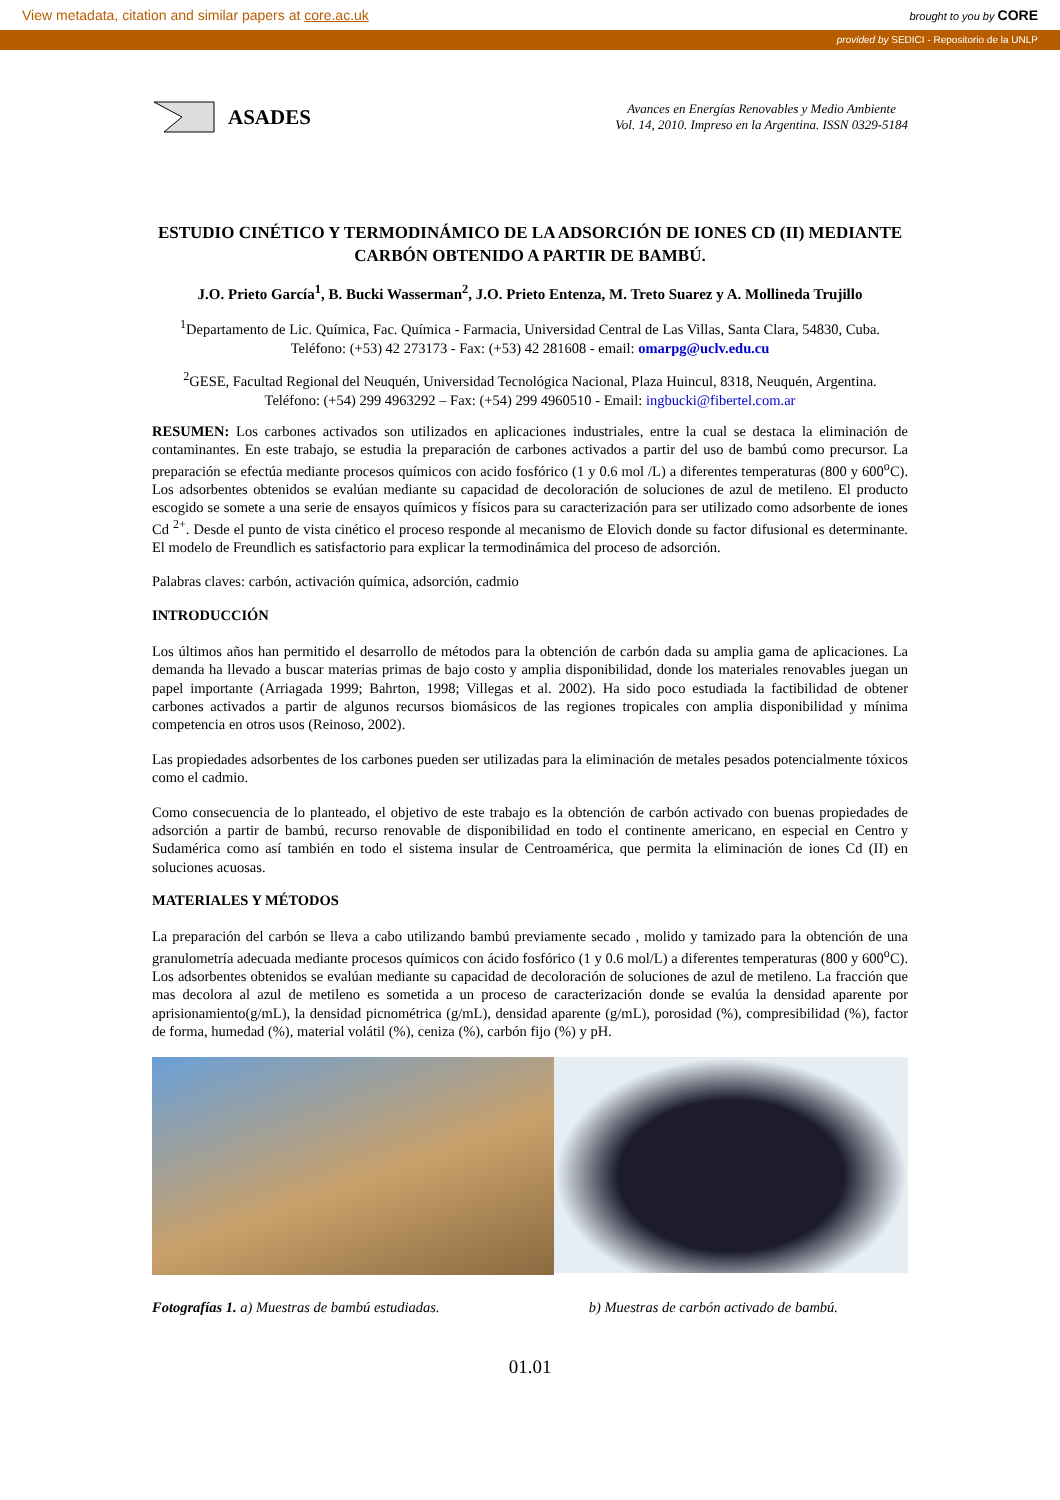View metadata, citation and similar papers at core.ac.uk brought to you by CORE
provided by SEDICI - Repositorio de la UNLP
ASADES
Avances en Energías Renovables y Medio Ambiente
Vol. 14, 2010. Impreso en la Argentina. ISSN 0329-5184
ESTUDIO CINÉTICO Y TERMODINÁMICO DE LA ADSORCIÓN DE IONES CD (II) MEDIANTE CARBÓN OBTENIDO A PARTIR DE BAMBÚ.
J.O. Prieto García<sup>1</sup>, B. Bucki Wasserman<sup>2</sup>, J.O. Prieto Entenza, M. Treto Suarez y A. Mollineda Trujillo
<sup>1</sup> Departamento de Lic. Química, Fac. Química - Farmacia, Universidad Central de Las Villas, Santa Clara, 54830, Cuba.
Teléfono: (+53) 42 273173 - Fax: (+53) 42 281608 - email: omarpg@uclv.edu.cu
<sup>2</sup> GESE, Facultad Regional del Neuquén, Universidad Tecnológica Nacional, Plaza Huincul, 8318, Neuquén, Argentina.
Teléfono: (+54) 299 4963292 – Fax: (+54) 299 4960510 - Email: ingbucki@fibertel.com.ar
RESUMEN: Los carbones activados son utilizados en aplicaciones industriales, entre la cual se destaca la eliminación de contaminantes. En este trabajo, se estudia la preparación de carbones activados a partir del uso de bambú como precursor. La preparación se efectúa mediante procesos químicos con acido fosfórico (1 y 0.6 mol /L) a diferentes temperaturas (800 y 600<sup>o</sup>C). Los adsorbentes obtenidos se evalúan mediante su capacidad de decoloración de soluciones de azul de metileno. El producto escogido se somete a una serie de ensayos químicos y físicos para su caracterización para ser utilizado como adsorbente de iones Cd <sup>2+</sup>. Desde el punto de vista cinético el proceso responde al mecanismo de Elovich donde su factor difusional es determinante. El modelo de Freundlich es satisfactorio para explicar la termodinámica del proceso de adsorción.
Palabras claves: carbón, activación química, adsorción, cadmio
INTRODUCCIÓN
Los últimos años han permitido el desarrollo de métodos para la obtención de carbón dada su amplia gama de aplicaciones. La demanda ha llevado a buscar materias primas de bajo costo y amplia disponibilidad, donde los materiales renovables juegan un papel importante (Arriagada 1999; Bahrton, 1998; Villegas et al. 2002). Ha sido poco estudiada la factibilidad de obtener carbones activados a partir de algunos recursos biomásicos de las regiones tropicales con amplia disponibilidad y mínima competencia en otros usos (Reinoso, 2002).
Las propiedades adsorbentes de los carbones pueden ser utilizadas para la eliminación de metales pesados potencialmente tóxicos como el cadmio.
Como consecuencia de lo planteado, el objetivo de este trabajo es la obtención de carbón activado con buenas propiedades de adsorción a partir de bambú, recurso renovable de disponibilidad en todo el continente americano, en especial en Centro y Sudamérica como así también en todo el sistema insular de Centroamérica, que permita la eliminación de iones Cd (II) en soluciones acuosas.
MATERIALES Y MÉTODOS
La preparación del carbón se lleva a cabo utilizando bambú previamente secado , molido y tamizado para la obtención de una granulometría adecuada mediante procesos químicos con ácido fosfórico (1 y 0.6 mol/L) a diferentes temperaturas (800 y 600<sup>o</sup>C). Los adsorbentes obtenidos se evalúan mediante su capacidad de decoloración de soluciones de azul de metileno. La fracción que mas decolora al azul de metileno es sometida a un proceso de caracterización donde se evalúa la densidad aparente por aprisionamiento(g/mL), la densidad picnométrica (g/mL), densidad aparente (g/mL), porosidad (%), compresibilidad (%), factor de forma, humedad (%), material volátil (%), ceniza (%), carbón fijo (%) y pH.
Fotografías 1. a) Muestras de bambú estudiadas. b) Muestras de carbón activado de bambú.
01.01